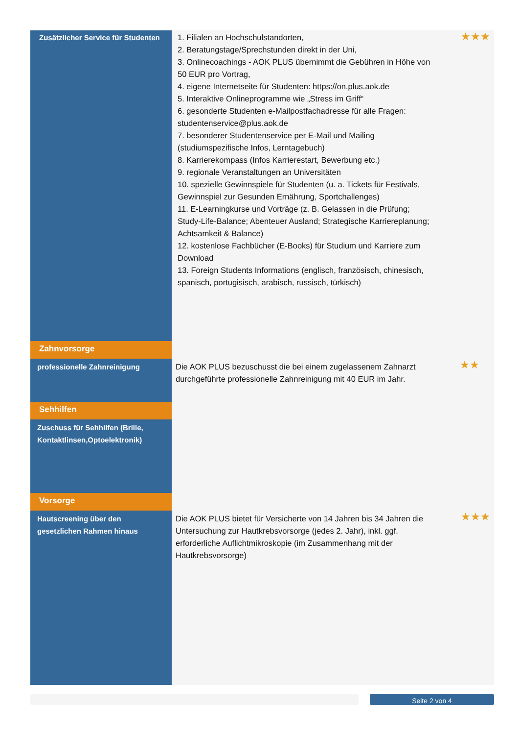| Zusätzlicher Service für Studenten | 1. Filialen an Hochschulstandorten, 2. Beratungstage/Sprechstunden direkt in der Uni, 3. Onlinecoachings - AOK PLUS übernimmt die Gebühren in Höhe von 50 EUR pro Vortrag, 4. eigene Internetseite für Studenten: https://on.plus.aok.de 5. Interaktive Onlineprogramme wie „Stress im Griff“ 6. gesonderte Studenten e-Mailpostfachadresse für alle Fragen: studentenservice@plus.aok.de 7. besonderer Studentenservice per E-Mail und Mailing (studiumspezifische Infos, Lerntagebuch) 8. Karrierekompass (Infos Karrierestart, Bewerbung etc.) 9. regionale Veranstaltungen an Universitäten 10. spezielle Gewinnspiele für Studenten (u. a. Tickets für Festivals, Gewinnspiel zur Gesunden Ernährung, Sportchallenges) 11. E-Learningkurse und Vorträge (z. B. Gelassen in die Prüfung; Study-Life-Balance; Abenteuer Ausland; Strategische Karriereplanung; Achtsamkeit & Balance) 12. kostenlose Fachbücher (E-Books) für Studium und Karriere zum Download 13. Foreign Students Informations (englisch, französisch, chinesisch, spanisch, portugisisch, arabisch, russisch, türkisch) | ★★★ |
| Zahnvorsorge | | |
| professionelle Zahnreinigung | Die AOK PLUS bezuschusst die bei einem zugelassenem Zahnarzt durchgeführte professionelle Zahnreinigung mit 40 EUR im Jahr. | ★★ |
| Sehhilfen | | |
| Zuschuss für Sehhilfen (Brille, Kontaktlinsen,Optoelektronik) | | |
| Vorsorge | | |
| Hautscreening über den gesetzlichen Rahmen hinaus | Die AOK PLUS bietet für Versicherte von 14 Jahren bis 34 Jahren die Untersuchung zur Hautkrebsvorsorge (jedes 2. Jahr), inkl. ggf. erforderliche Auflichtmikroskopie (im Zusammenhang mit der Hautkrebsvorsorge) | ★★★ |
Seite 2 von 4